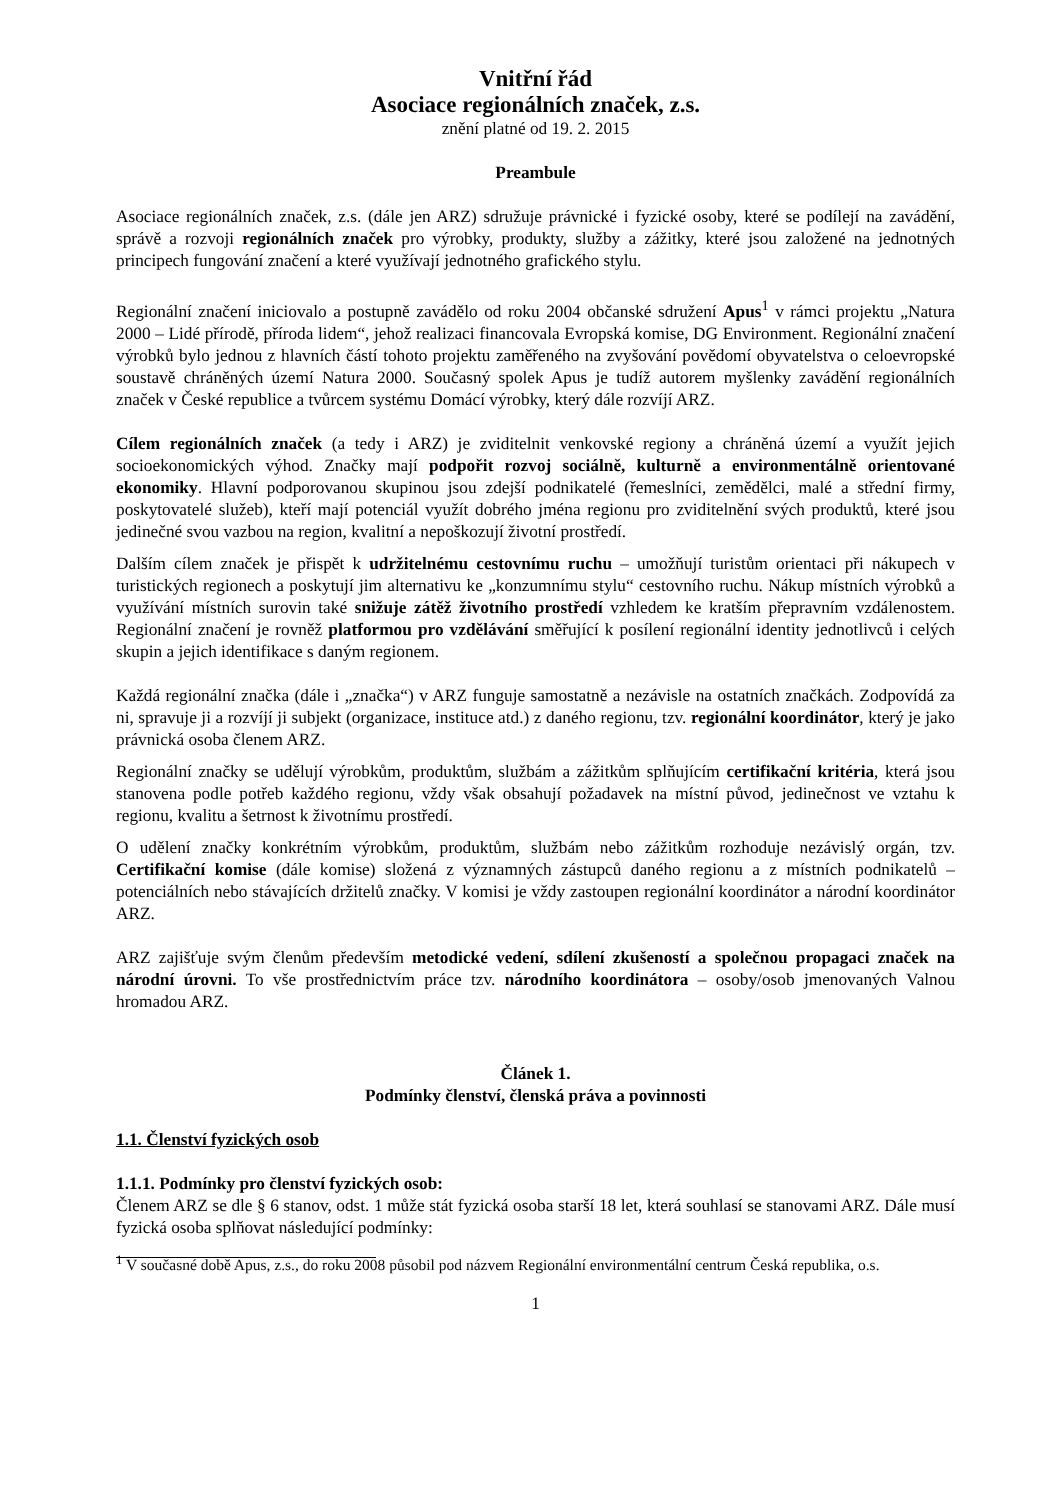Vnitřní řád
Asociace regionálních značek, z.s.
znění platné od 19. 2. 2015
Preambule
Asociace regionálních značek, z.s. (dále jen ARZ) sdružuje právnické i fyzické osoby, které se podílejí na zavádění, správě a rozvoji regionálních značek pro výrobky, produkty, služby a zážitky, které jsou založené na jednotných principech fungování značení a které využívají jednotného grafického stylu.
Regionální značení iniciovalo a postupně zavádělo od roku 2004 občanské sdružení Apus<sup>1</sup> v rámci projektu „Natura 2000 – Lidé přírodě, příroda lidem“, jehož realizaci financovala Evropská komise, DG Environment. Regionální značení výrobků bylo jednou z hlavních částí tohoto projektu zaměřeného na zvyšování povědomí obyvatelstva o celoevropské soustavě chráněných území Natura 2000. Současný spolek Apus je tudíž autorem myšlenky zavádění regionálních značek v České republice a tvůrcem systému Domácí výrobky, který dále rozvíjí ARZ.
Cílem regionálních značek (a tedy i ARZ) je zviditelnit venkovské regiony a chráněná území a využít jejich socioekonomických výhod. Značky mají podpořit rozvoj sociálně, kulturně a environmentálně orientované ekonomiky. Hlavní podporovanou skupinou jsou zdejší podnikatelé (řemeslníci, zemědělci, malé a střední firmy, poskytovatelé služeb), kteří mají potenciál využít dobrého jména regionu pro zviditelnění svých produktů, které jsou jedinečné svou vazbou na region, kvalitní a nepoškozují životní prostředí.
Dalším cílem značek je přispět k udržitelnému cestovnímu ruchu – umožňují turistům orientaci při nákupech v turistických regionech a poskytují jim alternativu ke „konzumnímu stylu“ cestovního ruchu. Nákup místních výrobků a využívání místních surovin také snižuje zátěž životního prostředí vzhledem ke kratším přepravním vzdálenostem. Regionální značení je rovněž platformou pro vzdělávání směřující k posílení regionální identity jednotlivců i celých skupin a jejich identifikace s daným regionem.
Každá regionální značka (dále i „značka“) v ARZ funguje samostatně a nezávisle na ostatních značkách. Zodpovídá za ni, spravuje ji a rozvíjí ji subjekt (organizace, instituce atd.) z daného regionu, tzv. regionální koordinátor, který je jako právnická osoba členem ARZ.
Regionální značky se udělují výrobkům, produktům, službám a zážitkům splňujícím certifikační kritéria, která jsou stanovena podle potřeb každého regionu, vždy však obsahují požadavek na místní původ, jedinečnost ve vztahu k regionu, kvalitu a šetrnost k životnímu prostředí.
O udělení značky konkrétním výrobkům, produktům, službám nebo zážitkům rozhoduje nezávislý orgán, tzv. Certifikační komise (dále komise) složená z významných zástupců daného regionu a z místních podnikatelů – potenciálních nebo stávajících držitelů značky. V komisi je vždy zastoupen regionální koordinátor a národní koordinátor ARZ.
ARZ zajišťuje svým členům především metodické vedení, sdílení zkušeností a společnou propagaci značek na národní úrovni. To vše prostřednictvím práce tzv. národního koordinátora – osoby/osob jmenovaných Valnou hromadou ARZ.
Článek 1.
Podmínky členství, členská práva a povinnosti
1.1. Členství fyzických osob
1.1.1. Podmínky pro členství fyzických osob:
Členem ARZ se dle § 6 stanov, odst. 1 může stát fyzická osoba starší 18 let, která souhlasí se stanovami ARZ. Dále musí fyzická osoba splňovat následující podmínky:
<sup>1</sup> V současné době Apus, z.s., do roku 2008 působil pod názvem Regionální environmentální centrum Česká republika, o.s.
1